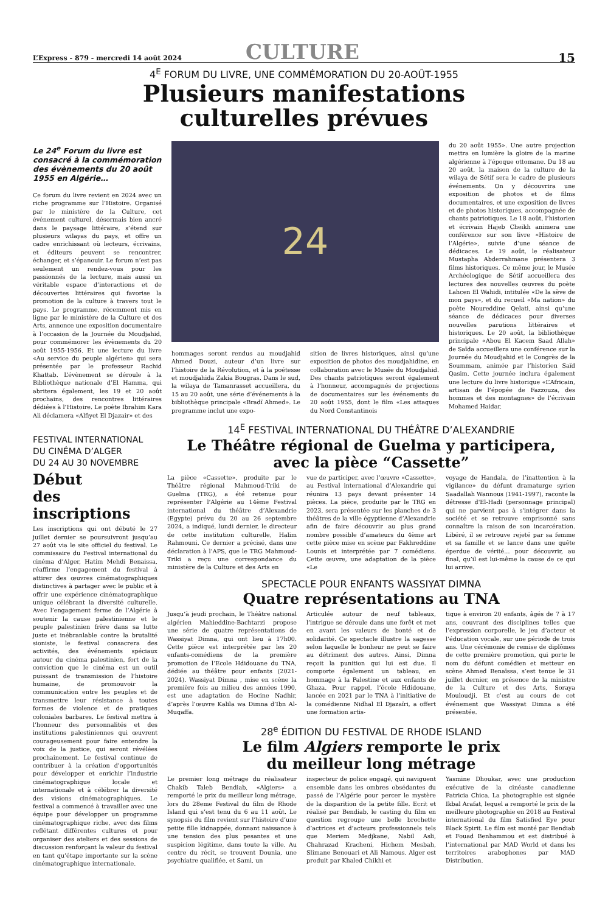L’Express - 879 - mercredi 14 août 2024
CULTURE
15
4<sup>E</sup> FORUM DU LIVRE, UNE COMMÉMORATION DU 20-AOÛT-1955
Plusieurs manifestations
culturelles prévues
Le 24<sup>e</sup> Forum du livre est consacré à la commémoration des évènements du 20 août 1955 en Algérie…
Ce forum du livre revient en 2024 avec un riche programme sur l’Histoire. Organisé par le ministère de la Culture, cet événement culturel, désormais bien ancré dans le paysage littéraire, s’étend sur plusieurs wilayas du pays, et offre un cadre enrichissant où lecteurs, écrivains, et éditeurs peuvent se rencontrer, échanger, et s’épanouir. Le forum n’est pas seulement un rendez-vous pour les passionnés de la lecture, mais aussi un véritable espace d’interactions et de découvertes littéraires qui favorise la promotion de la culture à travers tout le pays. Le programme, récemment mis en ligne par le ministère de la Culture et des Arts, annonce une exposition documentaire à l’occasion de la Journée du Moudjahid, pour commémorer les évènements du 20 août 1955-1956. Et une lecture du livre «Au service du peuple algérien» qui sera présentée par le professeur Rachid Khattab. L’évènement se déroule à la Bibliothèque nationale d’El Hamma, qui abritera également, les 19 et 20 août prochains, des rencontres littéraires dédiées à l’Histoire. Le poète Ibrahim Kara Ali déclamera «Alfiyet El Djazair» et des
24
hommages seront rendus au moudjahid Ahmed Douzi, auteur d’un livre sur l’histoire de la Révolution, et à la poétesse et moudjahida Zakia Bougras. Dans le sud, la wilaya de Tamanrasset accueillera, du 15 au 20 août, une série d’événements à la bibliothèque principale «Bradï Ahmed». Le programme inclut une expo-
sition de livres historiques, ainsi qu’une exposition de photos des moudjahidine, en collaboration avec le Musée du Moudjahid. Des chants patriotiques seront également à l’honneur, accompagnés de projections de documentaires sur les événements du 20 août 1955, dont le film «Les attaques du Nord Constantinois
du 20 août 1955». Une autre projection mettra en lumière la gloire de la marine algérienne à l’époque ottomane. Du 18 au 20 août, la maison de la culture de la wilaya de Sétif sera le cadre de plusieurs événements. On y découvrira une exposition de photos et de films documentaires, et une exposition de livres et de photos historiques, accompagnée de chants patriotiques. Le 18 août, l’historien et écrivain Hajeb Cheikh animera une conférence sur son livre «Histoire de l’Algérie», suivie d’une séance de dédicaces. Le 19 août, le réalisateur Mustapha Abderrahmane présentera 3 films historiques. Ce même jour, le Musée Archéologique de Sétif accueillera des lectures des nouvelles œuvres du poète Lahcen El Wahidi, intitulée «De la sève de mon pays», et du recueil «Ma nation» du poète Noureddine Qelati, ainsi qu’une séance de dédicaces pour diverses nouvelles parutions littéraires et historiques. Le 20 août, la bibliothèque principale «Abou El Kacem Saad Allah» de Saïda accueillera une conférence sur la Journée du Moudjahid et le Congrès de la Soummam, animée par l’historien Saïd Qasim. Cette journée inclura également une lecture du livre historique «L’Africain, artisan de l’épopée de Fazzouza, des hommes et des montagnes» de l’écrivain Mohamed Haidar.
FESTIVAL INTERNATIONAL
DU CINÉMA D’ALGER
DU 24 AU 30 NOVEMBRE
Début
des inscriptions
Les inscriptions qui ont débuté le 27 juillet dernier se poursuivront jusqu’au 27 août via le site officiel du festival. Le commissaire du Festival international du cinéma d’Alger, Hatim Mehdi Benaissa, réaffirme l’engagement du festival à attirer des œuvres cinématographiques distinctives à partager avec le public et à offrir une expérience cinématographique unique célébrant la diversité culturelle. Avec l’engagement ferme de l’Algérie à soutenir la cause palestinienne et le peuple palestinien frère dans sa lutte juste et inébranlable contre la brutalité sioniste, le festival consacrera des activités, des événements spéciaux autour du cinéma palestinien, fort de la conviction que le cinéma est un outil puissant de transmission de l’histoire humaine, de promouvoir la communication entre les peuples et de transmettre leur résistance à toutes formes de violence et de pratiques coloniales barbares. Le festival mettra à l’honneur des personnalités et des institutions palestiniennes qui œuvrent courageusement pour faire entendre la voix de la justice, qui seront révélées prochainement. Le festival continue de contribuer à la création d’opportunités pour développer et enrichir l’industrie cinématographique locale et internationale et à célébrer la diversité des visions cinématographiques. Le festival a commencé à travailler avec une équipe pour développer un programme cinématographique riche, avec des films reflétant différentes cultures et pour organiser des ateliers et des sessions de discussion renforçant la valeur du festival en tant qu’étape importante sur la scène cinématographique internationale.
14<sup>E</sup> FESTIVAL INTERNATIONAL DU THÉÂTRE D’ALEXANDRIE
Le Théâtre régional de Guelma y participera,
avec la pièce “Cassette”
La pièce «Cassette», produite par le Théâtre régional Mahmoud-Triki de Guelma (TRG), a été retenue pour représenter l’Algérie au 14ème Festival international du théâtre d’Alexandrie (Egypte) prévu du 20 au 26 septembre 2024, a indiqué, lundi dernier, le directeur de cette institution culturelle, Halim Rahmouni. Ce dernier a précisé, dans une déclaration à l’APS, que le TRG Mahmoud-Triki a reçu une correspondance du ministère de la Culture et des Arts en
vue de participer, avec l’œuvre «Cassette», au Festival international d’Alexandrie qui réunira 13 pays devant présenter 14 pièces. La pièce, produite par le TRG en 2023, sera présentée sur les planches de 3 théâtres de la ville égyptienne d’Alexandrie afin de faire découvrir au plus grand nombre possible d’amateurs du 4ème art cette pièce mise en scène par Fakhreddine Lounis et interprétée par 7 comédiens. Cette œuvre, une adaptation de la pièce «Le
voyage de Handala, de l’inattention à la vigilance» du défunt dramaturge syrien Saadallah Wannous (1941-1997), raconte la détresse d'El-Hadi (personnage principal) qui ne parvient pas à s'intégrer dans la société et se retrouve emprisonné sans connaître la raison de son incarcération. Libéré, il se retrouve rejeté par sa femme et sa famille et se lance dans une quête éperdue de vérité... pour découvrir, au final, qu’il est lui-même la cause de ce qui lui arrive.
SPECTACLE POUR ENFANTS WASSIYAT DIMNA
Quatre représentations au TNA
Jusqu’à jeudi prochain, le Théâtre national algérien Mahieddine-Bachtarzi propose une série de quatre représentations de Wassiyat Dimna, qui ont lieu à 17h00. Cette pièce est interprétée par les 20 enfants-comédiens de la première promotion de l’Ecole Hdidouane du TNA, dédiée au théâtre pour enfants (2021-2024). Wassiyat Dimna , mise en scène la première fois au milieu des années 1990, est une adaptation de Hocine Nadhir, d’après l’œuvre Kalila wa Dimna d’Ibn Al-Muqaffa.
Articulée autour de neuf tableaux, l’intrigue se déroule dans une forêt et met en avant les valeurs de bonté et de solidarité. Ce spectacle illustre la sagesse selon laquelle le bonheur ne peut se faire au détriment des autres. Ainsi, Dimna reçoit la punition qui lui est due. Il comporte également un tableau, en hommage à la Palestine et aux enfants de Ghaza. Pour rappel, l’école Hdidouane, lancée en 2021 par le TNA à l’initiative de la comédienne Nidhal El Djazaïri, a offert une formation artis-
tique à environ 20 enfants, âgés de 7 à 17 ans, couvrant des disciplines telles que l’expression corporelle, le jeu d’acteur et l’éducation vocale, sur une période de trois ans. Une cérémonie de remise de diplômes de cette première promotion, qui porte le nom du défunt comédien et metteur en scène Ahmed Benaïssa, s’est tenue le 31 juillet dernier, en présence de la ministre de la Culture et des Arts, Soraya Mouloudji. Et c’est au cours de cet événement que Wassiyat Dimna a été présentée.
28<sup>e</sup> ÉDITION DU FESTIVAL DE RHODE ISLAND
Le film Algiers remporte le prix
du meilleur long métrage
Le premier long métrage du réalisateur Chakib Taleb Bendiab, «Algiers» a remporté le prix du meilleur long métrage, lors du 28eme Festival du film de Rhode Island qui s’est tenu du 6 au 11 août. Le synopsis du film revient sur l’histoire d’une petite fille kidnappée, donnant naissance à une tension des plus pesantes et une suspicion légitime, dans toute la ville. Au centre du récit, se trouvent Dounia, une psychiatre qualifiée, et Sami, un
inspecteur de police engagé, qui naviguent ensemble dans les ombres obsédantes du passé de l’Algérie pour percer le mystère de la disparition de la petite fille. Ecrit et réalisé par Bendiab, le casting du film en question regroupe une belle brochette d’actrices et d’acteurs professionnels tels que Meriem Medjkane, Nabil Asli, Chahrazad Kracheni, Hichem Mesbah, Slimane Benouari et Ali Namous. Alger est produit par Khaled Chikhi et
Yasmine Dhoukar, avec une production exécutive de la cinéaste canadienne Patricia Chica. La photographie est signée Ikbal Arafat, lequel a remporté le prix de la meilleure photographie en 2018 au Festival international du film Satisfied Eye pour Black Spirit. Le film est monté par Bendiab et Fouad Benhammou et est distribué à l’international par MAD World et dans les territoires arabophones par MAD Distribution.